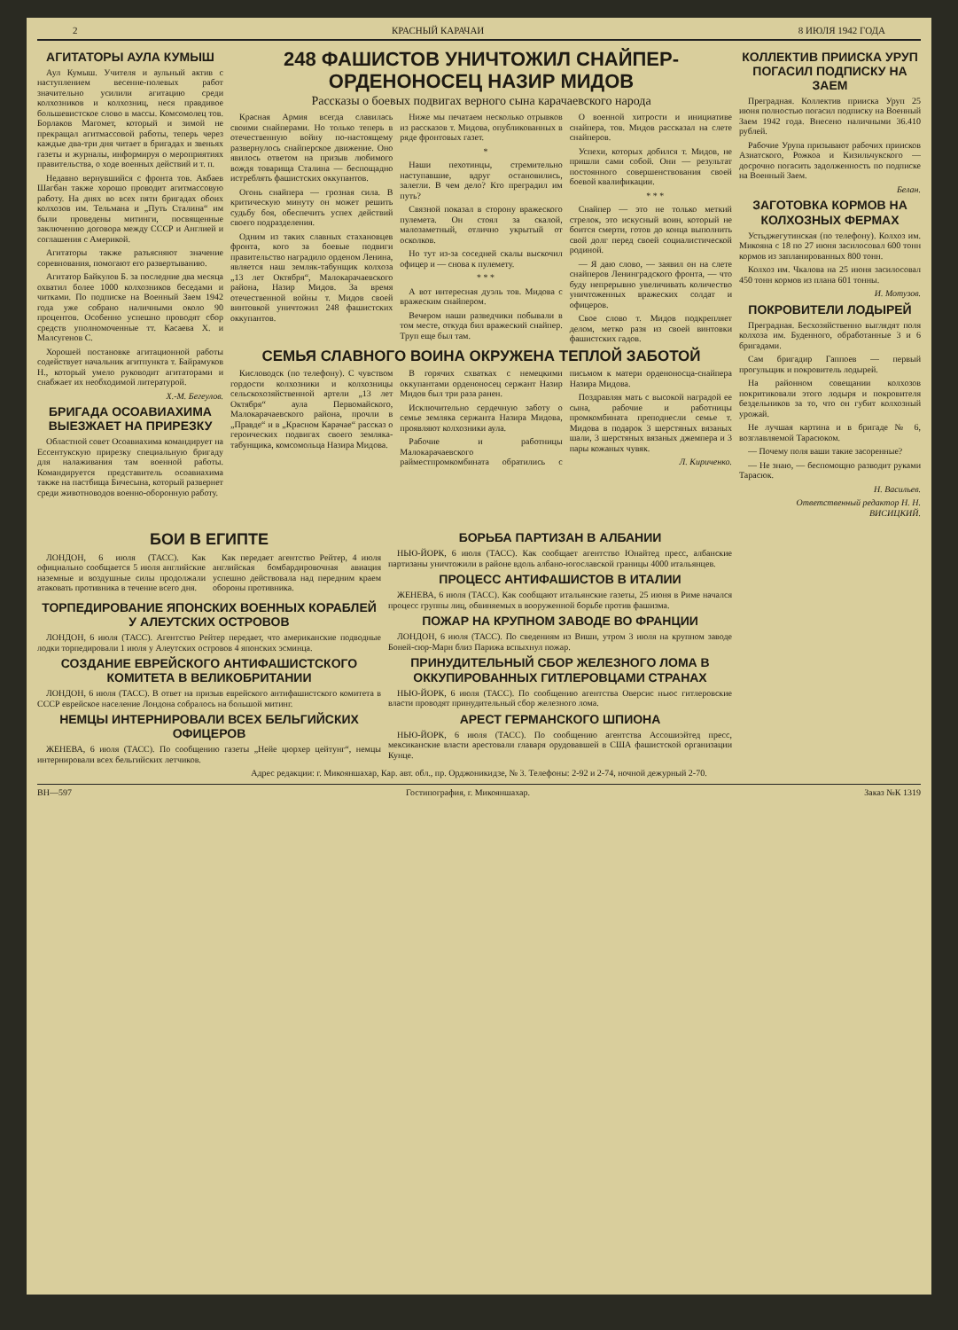2 КРАСНЫЙ КАРАЧАИ 8 ИЮЛЯ 1942 ГОДА
АГИТАТОРЫ АУЛА КУМЫШ
Аул Кумыш. Учителя и аульный актив с наступлением весенне-полевых работ значительно усилили агитацию среди колхозников и колхозниц, неся правдивое большевистское слово в массы. Комсомолец тов. Борлаков Магомет, который и зимой не прекращал агитмассовой работы, теперь через каждые два-три дня читает в бригадах и звеньях газеты и журналы, информируя о мероприятиях правительства, о ходе военных действий и т. п.
Недавно вернувшийся с фронта тов. Акбаев Шагбан также хорошо проводит агитмассовую работу. На днях во всех пяти бригадах обоих колхозов им. Тельмана и „Путь Сталина“ им были проведены митинги, посвященные заключению договора между СССР и Англией и соглашения с Америкой.
Агитаторы также разъясняют значение соревнования, помогают его развертыванию.
Агитатор Байкулов Б. за последние два месяца охватил более 1000 колхозников беседами и читками. По подписке на Военный Заем 1942 года уже собрано наличными около 90 процентов. Особенно успешно проводят сбор средств уполномоченные тт. Касаева Х. и Малсугенов С.
Хорошей постановке агитационной работы содействует начальник агитпункта т. Байрамуков Н., который умело руководит агитаторами и снабжает их необходимой литературой.
Х.-М. Бегеулов.
БРИГАДА ОСОАВИАХИМА ВЫЕЗЖАЕТ НА ПРИРЕЗКУ
Областной совет Осоавиахима командирует на Ессентукскую прирезку специальную бригаду для налаживания там военной работы. Командируется представитель осоавиахима также на пастбища Бичесына, который развернет среди животноводов военно-оборонную работу.
248 ФАШИСТОВ УНИЧТОЖИЛ СНАЙПЕР-ОРДЕНОНОСЕЦ НАЗИР МИДОВ
Рассказы о боевых подвигах верного сына карачаевского народа
Красная Армия всегда славилась своими снайперами. Но только теперь в отечественную войну по-настоящему развернулось снайперское движение. Оно явилось ответом на призыв любимого вождя товарища Сталина — беспощадно истреблять фашистских оккупантов.
Огонь снайпера — грозная сила. В критическую минуту он может решить судьбу боя, обеспечить успех действий своего подразделения.
Одним из таких славных стахановцев фронта, кого за боевые подвиги правительство наградило орденом Ленина, является наш земляк-табунщик колхоза „13 лет Октября“, Малокарачаевского района, Назир Мидов. За время отечественной войны т. Мидов своей винтовкой уничтожил 248 фашистских оккупантов.
Ниже мы печатаем несколько отрывков из рассказов т. Мидова, опубликованных в ряде фронтовых газет.
*
Наши пехотинцы, стремительно наступавшие, вдруг остановились, залегли. В чем дело? Кто преградил им путь?
Связной показал в сторону вражеского пулемета. Он стоял за скалой, малозаметный, отлично укрытый от осколков.
Но тут из-за соседней скалы выскочил офицер и — снова к пулемету.
* * *
А вот интересная дуэль тов. Мидова с вражеским снайпером.
Вечером наши разведчики побывали в том месте, откуда бил вражеский снайпер. Труп еще был там.
О военной хитрости и инициативе снайпера, тов. Мидов рассказал на слете снайперов.
Успехи, которых добился т. Мидов, не пришли сами собой. Они — результат постоянного совершенствования своей боевой квалификации.
* * *
Снайпер — это не только меткий стрелок, это искусный воин, который не боится смерти, готов до конца выполнить свой долг перед своей социалистической родиной.
— Я даю слово, — заявил он на слете снайперов Ленинградского фронта, — что буду непрерывно увеличивать количество уничтоженных вражеских солдат и офицеров.
Свое слово т. Мидов подкрепляет делом, метко разя из своей винтовки фашистских гадов.
СЕМЬЯ СЛАВНОГО ВОИНА ОКРУЖЕНА ТЕПЛОЙ ЗАБОТОЙ
Кисловодск (по телефону). С чувством гордости колхозники и колхозницы сельскохозяйственной артели „13 лет Октября“ аула Первомайского, Малокарачаевского района, прочли в „Правде“ и в „Красном Карачае“ рассказ о героических подвигах своего земляка-табунщика, комсомольца Назира Мидова.
В горячих схватках с немецкими оккупантами орденоносец сержант Назир Мидов был три раза ранен.
Исключительно сердечную заботу о семье земляка сержанта Назира Мидова, проявляют колхозники аула.
Рабочие и работницы Малокарачаевского райместпромкомбината обратились с письмом к матери орденоносца-снайпера Назира Мидова.
Поздравляя мать с высокой наградой ее сына, рабочие и работницы промкомбината преподнесли семье т. Мидова в подарок 3 шерстяных вязаных шали, 3 шерстяных вязаных джемпера и 3 пары кожаных чувяк.
Л. Кириченко.
КОЛЛЕКТИВ ПРИИСКА УРУП ПОГАСИЛ ПОДПИСКУ НА ЗАЕМ
Преградная. Коллектив прииска Уруп 25 июня полностью погасил подписку на Военный Заем 1942 года. Внесено наличными 36.410 рублей.
Рабочие Урупа призывают рабочих приисков Азиатского, Рожкоа и Кизильчукского — досрочно погасить задолженность по подписке на Военный Заем.
Белан.
ЗАГОТОВКА КОРМОВ НА КОЛХОЗНЫХ ФЕРМАХ
Устьджегутинская (по телефону). Колхоз им. Микояна с 18 по 27 июня засилосовал 600 тонн кормов из запланированных 800 тонн.
Колхоз им. Чкалова на 25 июня засилосовал 450 тонн кормов из плана 601 тонны.
И. Мотузов.
ПОКРОВИТЕЛИ ЛОДЫРЕЙ
Преградная. Бесхозяйственно выглядят поля колхоза им. Буденного, обработанные 3 и 6 бригадами.
Сам бригадир Гаппоев — первый прогульщик и покровитель лодырей.
На районном совещании колхозов покритиковали этого лодыря и покровителя бездельников за то, что он губит колхозный урожай.
Не лучшая картина и в бригаде № 6, возглавляемой Тарасюком.
— Почему поля ваши такие засоренные?
— Не знаю, — беспомощно разводит руками Тарасюк.
Н. Васильев.
Ответственный редактор Н. Н. ВИСИЦКИЙ.
БОИ В ЕГИПТЕ
ЛОНДОН, 6 июля (ТАСС). Как официально сообщается 5 июля английские наземные и воздушные силы продолжали атаковать противника в течение всего дня.
Как передает агентство Рейтер, 4 июля английская бомбардировочная авиация успешно действовала над передним краем обороны противника.
ТОРПЕДИРОВАНИЕ ЯПОНСКИХ ВОЕННЫХ КОРАБЛЕЙ У АЛЕУТСКИХ ОСТРОВОВ
ЛОНДОН, 6 июля (ТАСС). Агентство Рейтер передает, что американские подводные лодки торпедировали 1 июля у Алеутских островов 4 японских эсминца.
СОЗДАНИЕ ЕВРЕЙСКОГО АНТИФАШИСТСКОГО КОМИТЕТА В ВЕЛИКОБРИТАНИИ
ЛОНДОН, 6 июля (ТАСС). В ответ на призыв еврейского антифашистского комитета в СССР еврейское население Лондона собралось на большой митинг.
НЕМЦЫ ИНТЕРНИРОВАЛИ ВСЕХ БЕЛЬГИЙСКИХ ОФИЦЕРОВ
ЖЕНЕВА, 6 июля (ТАСС). По сообщению газеты „Нейе цюрхер цейтунг“, немцы интернировали всех бельгийских летчиков.
БОРЬБА ПАРТИЗАН В АЛБАНИИ
НЬЮ-ЙОРК, 6 июля (ТАСС). Как сообщает агентство Юнайтед пресс, албанские партизаны уничтожили в районе вдоль албано-югославской границы 4000 итальянцев.
ПРОЦЕСС АНТИФАШИСТОВ В ИТАЛИИ
ЖЕНЕВА, 6 июля (ТАСС). Как сообщают итальянские газеты, 25 июня в Риме начался процесс группы лиц, обвиняемых в вооруженной борьбе против фашизма.
ПОЖАР НА КРУПНОМ ЗАВОДЕ ВО ФРАНЦИИ
ЛОНДОН, 6 июля (ТАСС). По сведениям из Виши, утром 3 июля на крупном заводе Боней-сюр-Марн близ Парижа вспыхнул пожар.
ПРИНУДИТЕЛЬНЫЙ СБОР ЖЕЛЕЗНОГО ЛОМА В ОККУПИРОВАННЫХ ГИТЛЕРОВЦАМИ СТРАНАХ
НЬЮ-ЙОРК, 6 июля (ТАСС). По сообщению агентства Оверсис ньюс гитлеровские власти проводят принудительный сбор железного лома.
АРЕСТ ГЕРМАНСКОГО ШПИОНА
НЬЮ-ЙОРК, 6 июля (ТАСС). По сообщению агентства Ассошиэйтед пресс, мексиканские власти арестовали главаря орудовавшей в США фашистской организации Кунце.
Адрес редакции: г. Микояншахар, Кар. авт. обл., пр. Орджоникидзе, № 3. Телефоны: 2-92 и 2-74, ночной дежурный 2-70.
ВН—597 Гостипография, г. Микояншахар. Заказ №К 1319